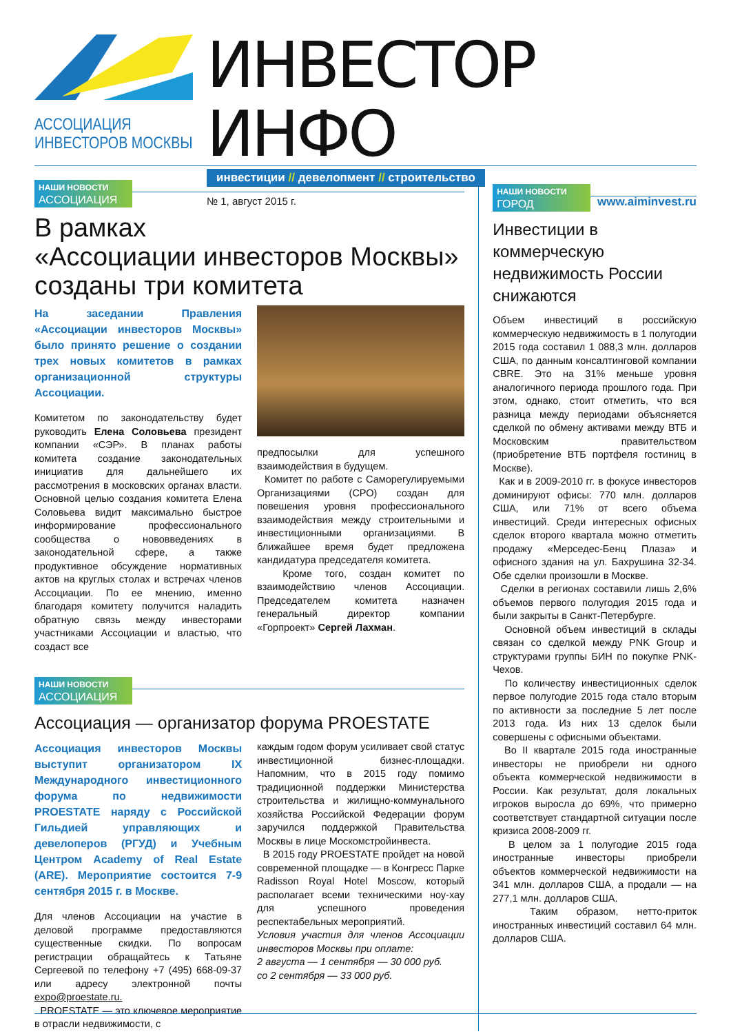АССОЦИАЦИЯ
ИНВЕСТОРОВ МОСКВЫ
ИНВЕСТОР ИНФО
инвестиции // девелопмент // строительство
№ 1, август 2015 г. www.aiminvest.ru
НАШИ НОВОСТИ
АССОЦИАЦИЯ
В рамках
«Ассоциации инвесторов Москвы»
созданы три комитета
На заседании Правления «Ассоциации инвесторов Москвы» было принято решение о создании трех новых комитетов в рамках организационной структуры Ассоциации.
Комитетом по законодательству будет руководить Елена Соловьева президент компании «СЭР». В планах работы комитета создание законодательных инициатив для дальнейшего их рассмотрения в московских органах власти. Основной целью создания комитета Елена Соловьева видит максимально быстрое информирование профессионального сообщества о нововведениях в законодательной сфере, а также продуктивное обсуждение нормативных актов на круглых столах и встречах членов Ассоциации. По ее мнению, именно благодаря комитету получится наладить обратную связь между инвесторами участниками Ассоциации и властью, что создаст все
предпосылки для успешного взаимодействия в будущем.
Комитет по работе с Саморегулируемыми Организациями (СРО) создан для повешения уровня профессионального взаимодействия между строительными и инвестиционными организациями. В ближайшее время будет предложена кандидатура председателя комитета.
Кроме того, создан комитет по взаимодействию членов Ассоциации. Председателем комитета назначен генеральный директор компании «Горпроект» Сергей Лахман.
НАШИ НОВОСТИ
АССОЦИАЦИЯ
Ассоциация — организатор форума PROESTATE
Ассоциация инвесторов Москвы выступит организатором IX Международного инвестиционного форума по недвижимости PROESTATE наряду с Российской Гильдией управляющих и девелоперов (РГУД) и Учебным Центром Academy of Real Estate (ARE). Мероприятие состоится 7-9 сентября 2015 г. в Москве.
Для членов Ассоциации на участие в деловой программе предоставляются существенные скидки. По вопросам регистрации обращайтесь к Татьяне Сергеевой по телефону +7 (495) 668-09-37 или адресу электронной почты expo@proestate.ru.
PROESTATE — это ключевое мероприятие в отрасли недвижимости, с
каждым годом форум усиливает свой статус инвестиционной бизнес-площадки. Напомним, что в 2015 году помимо традиционной поддержки Министерства строительства и жилищно-коммунального хозяйства Российской Федерации форум заручился поддержкой Правительства Москвы в лице Москомстройинвеста.
В 2015 году PROESTATE пройдет на новой современной площадке — в Конгресс Парке Radisson Royal Hotel Moscow, который располагает всеми техническими ноу-хау для успешного проведения респектабельных мероприятий.
Условия участия для членов Ассоциации инвесторов Москвы при оплате:
2 августа — 1 сентября — 30 000 руб.
со 2 сентября — 33 000 руб.
НАШИ НОВОСТИ
ГОРОД
Инвестиции в коммерческую недвижимость России снижаются
Объем инвестиций в российскую коммерческую недвижимость в 1 полугодии 2015 года составил 1 088,3 млн. долларов США, по данным консалтинговой компании CBRE. Это на 31% меньше уровня аналогичного периода прошлого года. При этом, однако, стоит отметить, что вся разница между периодами объясняется сделкой по обмену активами между ВТБ и Московским правительством (приобретение ВТБ портфеля гостиниц в Москве).
Как и в 2009-2010 гг. в фокусе инвесторов доминируют офисы: 770 млн. долларов США, или 71% от всего объема инвестиций. Среди интересных офисных сделок второго квартала можно отметить продажу «Мерседес-Бенц Плаза» и офисного здания на ул. Бахрушина 32-34. Обе сделки произошли в Москве.
Сделки в регионах составили лишь 2,6% объемов первого полугодия 2015 года и были закрыты в Санкт-Петербурге.
Основной объем инвестиций в склады связан со сделкой между PNK Group и структурами группы БИН по покупке PNK-Чехов.
По количеству инвестиционных сделок первое полугодие 2015 года стало вторым по активности за последние 5 лет после 2013 года. Из них 13 сделок были совершены с офисными объектами.
Во II квартале 2015 года иностранные инвесторы не приобрели ни одного объекта коммерческой недвижимости в России. Как результат, доля локальных игроков выросла до 69%, что примерно соответствует стандартной ситуации после кризиса 2008-2009 гг.
В целом за 1 полугодие 2015 года иностранные инвесторы приобрели объектов коммерческой недвижимости на 341 млн. долларов США, а продали — на 277,1 млн. долларов США.
Таким образом, нетто-приток иностранных инвестиций составил 64 млн. долларов США.